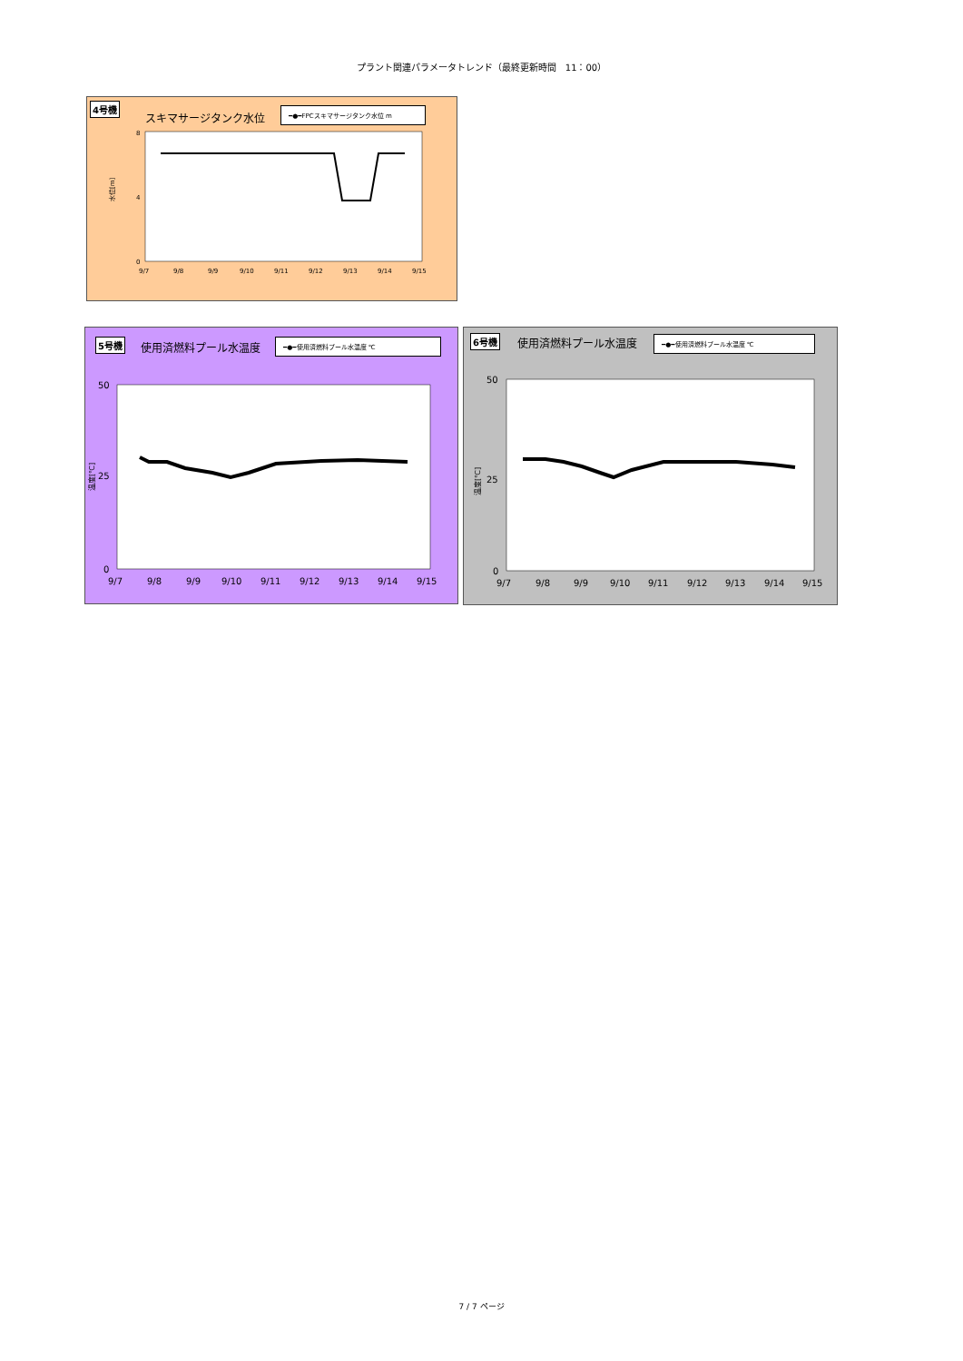プラント関連パラメータトレンド（最終更新時間　11：00）
4号機
スキマサージタンク水位
━●━FPCスキマサージタンク水位 m
水位[m]
8
0
4
9/7
9/8
9/9
9/10
9/11
9/12
9/13
9/14
9/15
5号機 使用済燃料プール水温度 ━●━使用済燃料プール水温度 ℃
温度[℃]
50
25
0
9/7
9/8
9/9
9/10
9/11
9/12
9/13
9/14
9/15
6号機 使用済燃料プール水温度 ━●━使用済燃料プール水温度 ℃
温度[℃]
50
25
0
9/7
9/8
9/9
9/10
9/11
9/12
9/13
9/14
9/15
7 / 7 ページ